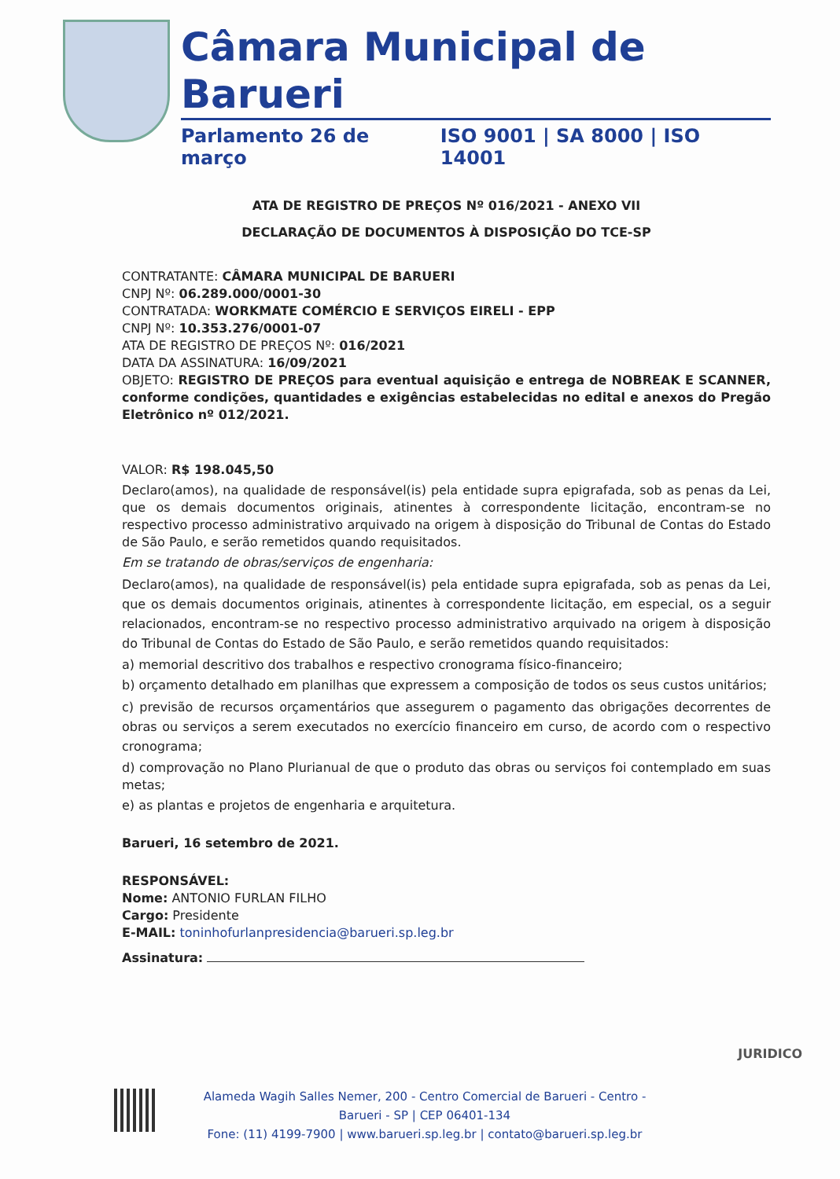Câmara Municipal de Barueri
Parlamento 26 de março ISO 9001 | SA 8000 | ISO 14001
ATA DE REGISTRO DE PREÇOS Nº 016/2021 - ANEXO VII
DECLARAÇÃO DE DOCUMENTOS À DISPOSIÇÃO DO TCE-SP
CONTRATANTE: CÂMARA MUNICIPAL DE BARUERI
CNPJ Nº: 06.289.000/0001-30
CONTRATADA: WORKMATE COMÉRCIO E SERVIÇOS EIRELI - EPP
CNPJ Nº: 10.353.276/0001-07
ATA DE REGISTRO DE PREÇOS Nº: 016/2021
DATA DA ASSINATURA: 16/09/2021
OBJETO: REGISTRO DE PREÇOS para eventual aquisição e entrega de NOBREAK E SCANNER, conforme condições, quantidades e exigências estabelecidas no edital e anexos do Pregão Eletrônico nº 012/2021.
VALOR: R$ 198.045,50
Declaro(amos), na qualidade de responsável(is) pela entidade supra epigrafada, sob as penas da Lei, que os demais documentos originais, atinentes à correspondente licitação, encontram-se no respectivo processo administrativo arquivado na origem à disposição do Tribunal de Contas do Estado de São Paulo, e serão remetidos quando requisitados.
Em se tratando de obras/serviços de engenharia:
Declaro(amos), na qualidade de responsável(is) pela entidade supra epigrafada, sob as penas da Lei, que os demais documentos originais, atinentes à correspondente licitação, em especial, os a seguir relacionados, encontram-se no respectivo processo administrativo arquivado na origem à disposição do Tribunal de Contas do Estado de São Paulo, e serão remetidos quando requisitados:
a) memorial descritivo dos trabalhos e respectivo cronograma físico-financeiro;
b) orçamento detalhado em planilhas que expressem a composição de todos os seus custos unitários;
c) previsão de recursos orçamentários que assegurem o pagamento das obrigações decorrentes de obras ou serviços a serem executados no exercício financeiro em curso, de acordo com o respectivo cronograma;
d) comprovação no Plano Plurianual de que o produto das obras ou serviços foi contemplado em suas metas;
e) as plantas e projetos de engenharia e arquitetura.
Barueri, 16 setembro de 2021.
RESPONSÁVEL:
Nome: ANTONIO FURLAN FILHO
Cargo: Presidente
E-MAIL: toninhofurlanpresidencia@barueri.sp.leg.br
Assinatura:
JURIDICO
Alameda Wagih Salles Nemer, 200 - Centro Comercial de Barueri - Centro - Barueri - SP | CEP 06401-134
Fone: (11) 4199-7900 | www.barueri.sp.leg.br | contato@barueri.sp.leg.br